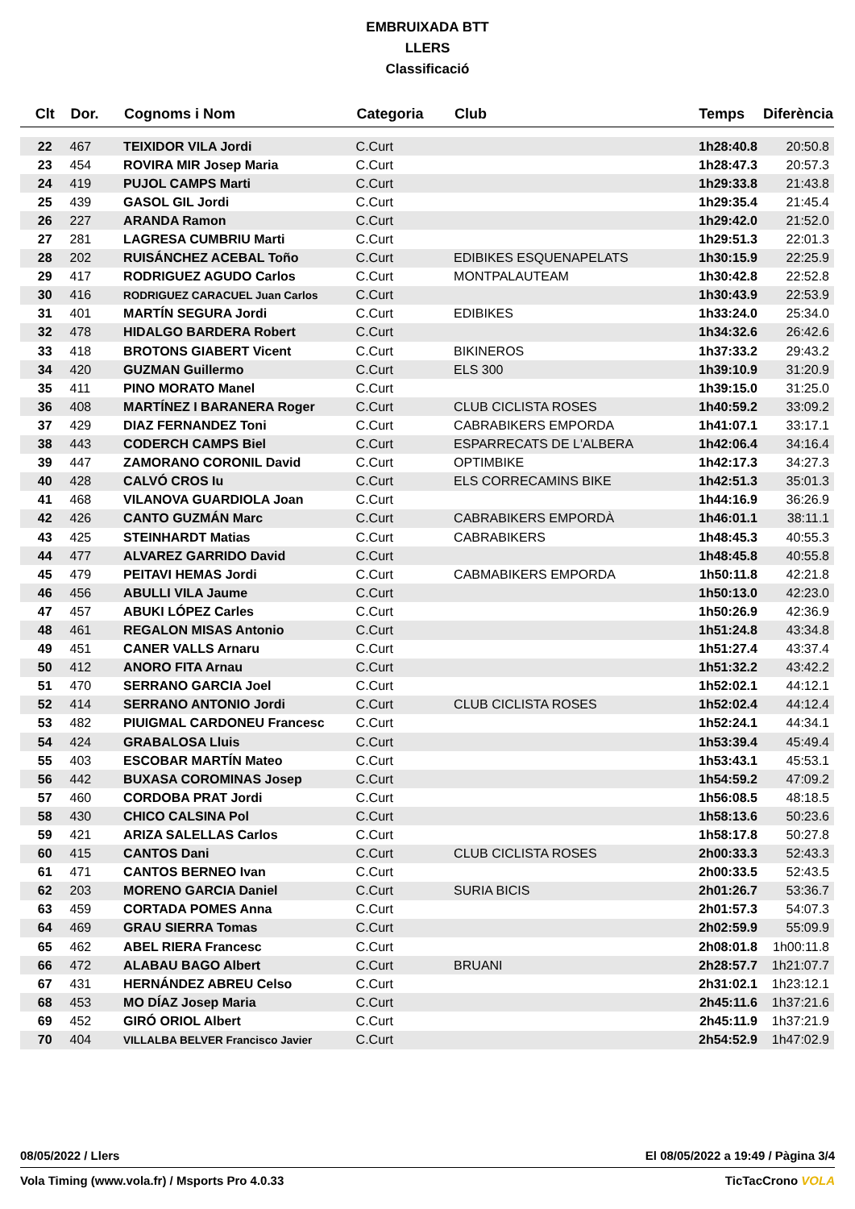EMBRUIXADA BTT
LLERS
Classificació
| Clt | Dor. | Cognoms i Nom | Categoria | Club | Temps | Diferència |
| --- | --- | --- | --- | --- | --- | --- |
| 22 | 467 | TEIXIDOR VILA Jordi | C.Curt | | 1h28:40.8 | 20:50.8 |
| 23 | 454 | ROVIRA MIR Josep Maria | C.Curt | | 1h28:47.3 | 20:57.3 |
| 24 | 419 | PUJOL CAMPS Marti | C.Curt | | 1h29:33.8 | 21:43.8 |
| 25 | 439 | GASOL GIL Jordi | C.Curt | | 1h29:35.4 | 21:45.4 |
| 26 | 227 | ARANDA Ramon | C.Curt | | 1h29:42.0 | 21:52.0 |
| 27 | 281 | LAGRESA CUMBRIU Marti | C.Curt | | 1h29:51.3 | 22:01.3 |
| 28 | 202 | RUISÁNCHEZ ACEBAL Toño | C.Curt | EDIBIKES ESQUENAPELATS | 1h30:15.9 | 22:25.9 |
| 29 | 417 | RODRIGUEZ AGUDO Carlos | C.Curt | MONTPALAUTEAM | 1h30:42.8 | 22:52.8 |
| 30 | 416 | RODRIGUEZ CARACUEL Juan Carlos | C.Curt | | 1h30:43.9 | 22:53.9 |
| 31 | 401 | MARTÍN SEGURA Jordi | C.Curt | EDIBIKES | 1h33:24.0 | 25:34.0 |
| 32 | 478 | HIDALGO BARDERA Robert | C.Curt | | 1h34:32.6 | 26:42.6 |
| 33 | 418 | BROTONS GIABERT Vicent | C.Curt | BIKINEROS | 1h37:33.2 | 29:43.2 |
| 34 | 420 | GUZMAN Guillermo | C.Curt | ELS 300 | 1h39:10.9 | 31:20.9 |
| 35 | 411 | PINO MORATO Manel | C.Curt | | 1h39:15.0 | 31:25.0 |
| 36 | 408 | MARTÍNEZ I BARANERA Roger | C.Curt | CLUB CICLISTA ROSES | 1h40:59.2 | 33:09.2 |
| 37 | 429 | DIAZ FERNANDEZ Toni | C.Curt | CABRABIKERS EMPORDA | 1h41:07.1 | 33:17.1 |
| 38 | 443 | CODERCH CAMPS Biel | C.Curt | ESPARRECATS DE L'ALBERA | 1h42:06.4 | 34:16.4 |
| 39 | 447 | ZAMORANO CORONIL David | C.Curt | OPTIMBIKE | 1h42:17.3 | 34:27.3 |
| 40 | 428 | CALVÓ CROS Iu | C.Curt | ELS CORRECAMINS BIKE | 1h42:51.3 | 35:01.3 |
| 41 | 468 | VILANOVA GUARDIOLA Joan | C.Curt | | 1h44:16.9 | 36:26.9 |
| 42 | 426 | CANTO GUZMÁN Marc | C.Curt | CABRABIKERS EMPORDÀ | 1h46:01.1 | 38:11.1 |
| 43 | 425 | STEINHARDT Matias | C.Curt | CABRABIKERS | 1h48:45.3 | 40:55.3 |
| 44 | 477 | ALVAREZ GARRIDO David | C.Curt | | 1h48:45.8 | 40:55.8 |
| 45 | 479 | PEITAVI HEMAS Jordi | C.Curt | CABMABIKERS EMPORDA | 1h50:11.8 | 42:21.8 |
| 46 | 456 | ABULLI VILA Jaume | C.Curt | | 1h50:13.0 | 42:23.0 |
| 47 | 457 | ABUKI LÓPEZ Carles | C.Curt | | 1h50:26.9 | 42:36.9 |
| 48 | 461 | REGALON MISAS Antonio | C.Curt | | 1h51:24.8 | 43:34.8 |
| 49 | 451 | CANER VALLS Arnaru | C.Curt | | 1h51:27.4 | 43:37.4 |
| 50 | 412 | ANORO FITA Arnau | C.Curt | | 1h51:32.2 | 43:42.2 |
| 51 | 470 | SERRANO GARCIA Joel | C.Curt | | 1h52:02.1 | 44:12.1 |
| 52 | 414 | SERRANO ANTONIO Jordi | C.Curt | CLUB CICLISTA ROSES | 1h52:02.4 | 44:12.4 |
| 53 | 482 | PIUIGMAL CARDONEU Francesc | C.Curt | | 1h52:24.1 | 44:34.1 |
| 54 | 424 | GRABALOSA Lluis | C.Curt | | 1h53:39.4 | 45:49.4 |
| 55 | 403 | ESCOBAR MARTÍN Mateo | C.Curt | | 1h53:43.1 | 45:53.1 |
| 56 | 442 | BUXASA COROMINAS Josep | C.Curt | | 1h54:59.2 | 47:09.2 |
| 57 | 460 | CORDOBA PRAT Jordi | C.Curt | | 1h56:08.5 | 48:18.5 |
| 58 | 430 | CHICO CALSINA Pol | C.Curt | | 1h58:13.6 | 50:23.6 |
| 59 | 421 | ARIZA SALELLAS Carlos | C.Curt | | 1h58:17.8 | 50:27.8 |
| 60 | 415 | CANTOS Dani | C.Curt | CLUB CICLISTA ROSES | 2h00:33.3 | 52:43.3 |
| 61 | 471 | CANTOS BERNEO Ivan | C.Curt | | 2h00:33.5 | 52:43.5 |
| 62 | 203 | MORENO GARCIA Daniel | C.Curt | SURIA BICIS | 2h01:26.7 | 53:36.7 |
| 63 | 459 | CORTADA POMES Anna | C.Curt | | 2h01:57.3 | 54:07.3 |
| 64 | 469 | GRAU SIERRA Tomas | C.Curt | | 2h02:59.9 | 55:09.9 |
| 65 | 462 | ABEL RIERA Francesc | C.Curt | | 2h08:01.8 | 1h00:11.8 |
| 66 | 472 | ALABAU BAGO Albert | C.Curt | BRUANI | 2h28:57.7 | 1h21:07.7 |
| 67 | 431 | HERNÁNDEZ ABREU Celso | C.Curt | | 2h31:02.1 | 1h23:12.1 |
| 68 | 453 | MO DÍAZ Josep Maria | C.Curt | | 2h45:11.6 | 1h37:21.6 |
| 69 | 452 | GIRÓ ORIOL Albert | C.Curt | | 2h45:11.9 | 1h37:21.9 |
| 70 | 404 | VILLALBA BELVER Francisco Javier | C.Curt | | 2h54:52.9 | 1h47:02.9 |
08/05/2022 / Llers El 08/05/2022 a 19:49 / Pàgina 3/4
Vola Timing (www.vola.fr) / Msports Pro 4.0.33 TicTacCrono VOLA